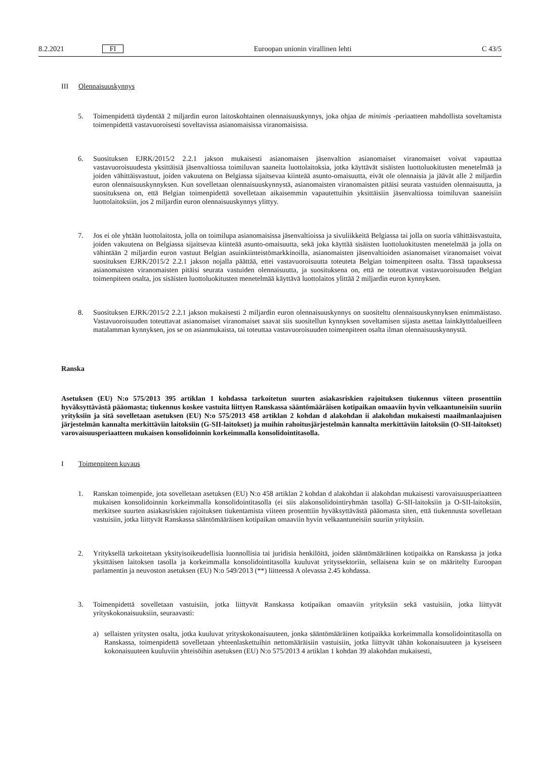8.2.2021 FI Euroopan unionin virallinen lehti C 43/5
III Olennaisuuskynnys
5. Toimenpidettä täydentää 2 miljardin euron laitoskohtainen olennaisuuskynnys, joka ohjaa de minimis -periaatteen mahdollista soveltamista toimenpidettä vastavuoroisesti soveltavissa asianomaisissa viranomaisissa.
6. Suosituksen EJRK/2015/2 2.2.1 jakson mukaisesti asianomaisen jäsenvaltion asianomaiset viranomaiset voivat vapauttaa vastavuoroisuudesta yksittäisiä jäsenvaltiossa toimiluvan saaneita luottolaitoksia, jotka käyttävät sisäisten luottoluokitusten menetelmää ja joiden vähittäisvastuut, joiden vakuutena on Belgiassa sijaitsevaa kiinteää asunto-omaisuutta, eivät ole olennaisia ja jäävät alle 2 miljardin euron olennaisuuskynnyksen. Kun sovelletaan olennaisuuskynnystä, asianomaisten viranomaisten pitäisi seurata vastuiden olennaisuutta, ja suosituksena on, että Belgian toimenpidettä sovelletaan aikaisemmin vapautettuihin yksittäisiin jäsenvaltiossa toimiluvan saaneisiin luottolaitoksiin, jos 2 miljardin euron olennaisuuskynnys ylittyy.
7. Jos ei ole yhtään luottolaitosta, jolla on toimilupa asianomaisissa jäsenvaltioissa ja sivuliikkeitä Belgiassa tai jolla on suoria vähittäisvastuita, joiden vakuutena on Belgiassa sijaitsevaa kiinteää asunto-omaisuutta, sekä joka käyttää sisäisten luottoluokitusten menetelmää ja jolla on vähintään 2 miljardin euron vastuut Belgian asuinkiinteistömarkkinoilla, asianomaisten jäsenvaltioiden asianomaiset viranomaiset voivat suosituksen EJRK/2015/2 2.2.1 jakson nojalla päättää, ettei vastavuoroisuutta toteuteta Belgian toimenpiteen osalta. Tässä tapauksessa asianomaisten viranomaisten pitäisi seurata vastuiden olennaisuutta, ja suosituksena on, että ne toteuttavat vastavuoroisuuden Belgian toimenpiteen osalta, jos sisäisten luottoluokitusten menetelmää käyttävä luottolaitos ylittää 2 miljardin euron kynnyksen.
8. Suosituksen EJRK/2015/2 2.2.1 jakson mukaisesti 2 miljardin euron olennaisuuskynnys on suositeltu olennaisuuskynnyksen enimmäistaso. Vastavuoroisuuden toteuttavat asianomaiset viranomaiset saavat siis suositellun kynnyksen soveltamisen sijasta asettaa lainkäyttöalueilleen matalamman kynnyksen, jos se on asianmukaista, tai toteuttaa vastavuoroisuuden toimenpiteen osalta ilman olennaisuuskynnystä.
Ranska
Asetuksen (EU) N:o 575/2013 395 artiklan 1 kohdassa tarkoitetun suurten asiakasriskien rajoituksen tiukennus viiteen prosenttiin hyväksyttävästä pääomasta; tiukennus koskee vastuita liittyen Ranskassa sääntömääräisen kotipaikan omaaviin hyvin velkaantuneisiin suuriin yrityksiin ja sitä sovelletaan asetuksen (EU) N:o 575/2013 458 artiklan 2 kohdan d alakohdan ii alakohdan mukaisesti maailmanlaajuisen järjestelmän kannalta merkittäviin laitoksiin (G-SII-laitokset) ja muihin rahoitusjärjestelmän kannalta merkittäviin laitoksiin (O-SII-laitokset) varovaisuusperiaatteen mukaisen konsolidoinnin korkeimmalla konsolidointitasolla.
I Toimenpiteen kuvaus
1. Ranskan toimenpide, jota sovelletaan asetuksen (EU) N:o 458 artiklan 2 kohdan d alakohdan ii alakohdan mukaisesti varovaisuusperiaatteen mukaisen konsolidoinnin korkeimmalla konsolidointitasolla (ei siis alakonsolidointiryhmän tasolla) G-SII-laitoksiin ja O-SII-laitoksiin, merkitsee suurten asiakasriskien rajoituksen tiukentamista viiteen prosenttiin hyväksyttävästä pääomasta siten, että tiukennusta sovelletaan vastuisiin, jotka liittyvät Ranskassa sääntömääräisen kotipaikan omaaviin hyvin velkaantuneisiin suuriin yrityksiin.
2. Yrityksellä tarkoitetaan yksityisoikeudellisia luonnollisia tai juridisia henkilöitä, joiden sääntömääräinen kotipaikka on Ranskassa ja jotka yksittäisen laitoksen tasolla ja korkeimmalla konsolidointitasolla kuuluvat yrityssektoriin, sellaisena kuin se on määritelty Euroopan parlamentin ja neuvoston asetuksen (EU) N:o 549/2013 (**) liitteessä A olevassa 2.45 kohdassa.
3. Toimenpidettä sovelletaan vastuisiin, jotka liittyvät Ranskassa kotipaikan omaaviin yrityksiin sekä vastuisiin, jotka liittyvät yrityskokonaisuuksiin, seuraavasti:
a) sellaisten yritysten osalta, jotka kuuluvat yrityskokonaisuuteen, jonka sääntömääräinen kotipaikka korkeimmalla konsolidointitasolla on Ranskassa, toimenpidettä sovelletaan yhteenlaskettuihin nettomääräisiin vastuisiin, jotka liittyvät tähän kokonaisuuteen ja kyseiseen kokonaisuuteen kuuluviin yhteisöihin asetuksen (EU) N:o 575/2013 4 artiklan 1 kohdan 39 alakohdan mukaisesti,